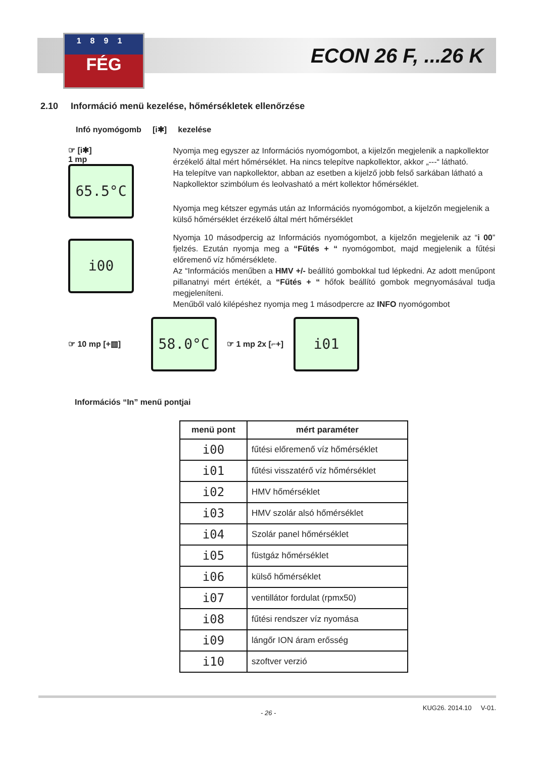1891
FÉG
ECON 26 F, ...26 K
2.10 Információ menü kezelése, hőmérsékletek ellenőrzése
Infó nyomógomb [i✱] kezelése
☞ [i✱]
1 mp
65.5°C
i00
Nyomja meg egyszer az Információs nyomógombot, a kijelzőn megjelenik a napkollektor érzékelő által mért hőmérséklet. Ha nincs telepítve napkollektor, akkor „---“ látható.
Ha telepítve van napkollektor, abban az esetben a kijelző jobb felső sarkában látható a Napkollektor szimbólum és leolvasható a mért kollektor hőmérséklet.
Nyomja meg kétszer egymás után az Információs nyomógombot, a kijelzőn megjelenik a külső hőmérséklet érzékelő által mért hőmérséklet
Nyomja 10 másodpercig az Információs nyomógombot, a kijelzőn megjelenik az “i 00” fjelzés. Ezután nyomja meg a “Fűtés + “ nyomógombot, majd megjelenik a fűtési előremenő víz hőmérséklete.
Az “Információs menűben a HMV +/- beállító gombokkal tud lépkedni. Az adott menűpont pillanatnyi mért értékét, a “Fűtés + “ hőfok beállító gombok megnyomásával tudja megjeleníteni.
Menűből való kilépéshez nyomja meg 1 másodpercre az INFO nyomógombot
☞ 10 mp [+▥]
58.0°C
☞ 1 mp 2x [⌐+]
i01
Információs “In” menű pontjai
| menü pont | mért paraméter |
| --- | --- |
| i00 | fűtési előremenő víz hőmérséklet |
| i01 | fűtési visszatérő víz hőmérséklet |
| i02 | HMV hőmérséklet |
| i03 | HMV szolár alsó hőmérséklet |
| i04 | Szolár panel hőmérséklet |
| i05 | füstgáz hőmérséklet |
| i06 | külső hőmérséklet |
| i07 | ventillátor fordulat (rpmx50) |
| i08 | fűtési rendszer víz nyomása |
| i09 | lángőr ION áram erősség |
| i10 | szoftver verzió |
- 26 - KUG26. 2014.10 V-01.